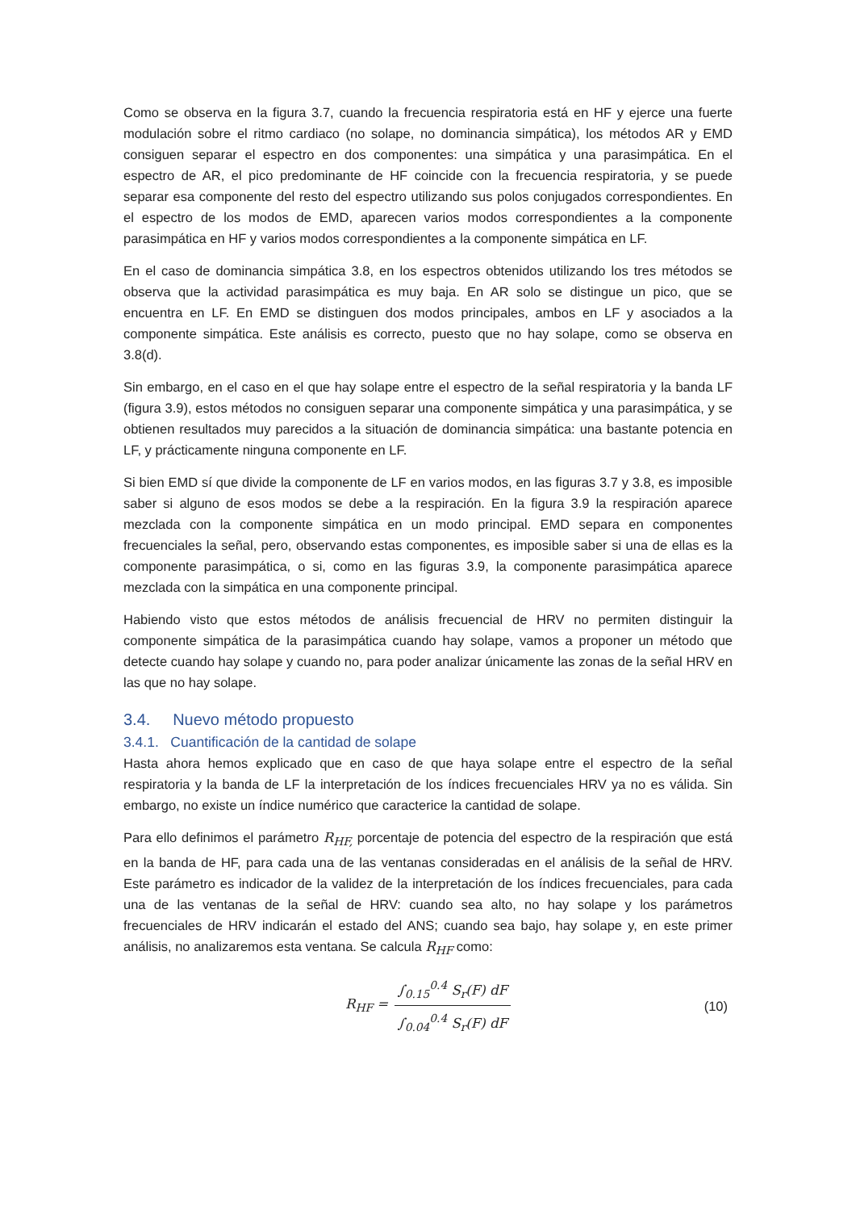Como se observa en la figura 3.7, cuando la frecuencia respiratoria está en HF y ejerce una fuerte modulación sobre el ritmo cardiaco (no solape, no dominancia simpática), los métodos AR y EMD consiguen separar el espectro en dos componentes: una simpática y una parasimpática. En el espectro de AR, el pico predominante de HF coincide con la frecuencia respiratoria, y se puede separar esa componente del resto del espectro utilizando sus polos conjugados correspondientes. En el espectro de los modos de EMD, aparecen varios modos correspondientes a la componente parasimpática en HF y varios modos correspondientes a la componente simpática en LF.
En el caso de dominancia simpática 3.8, en los espectros obtenidos utilizando los tres métodos se observa que la actividad parasimpática es muy baja. En AR solo se distingue un pico, que se encuentra en LF. En EMD se distinguen dos modos principales, ambos en LF y asociados a la componente simpática. Este análisis es correcto, puesto que no hay solape, como se observa en 3.8(d).
Sin embargo, en el caso en el que hay solape entre el espectro de la señal respiratoria y la banda LF (figura 3.9), estos métodos no consiguen separar una componente simpática y una parasimpática, y se obtienen resultados muy parecidos a la situación de dominancia simpática: una bastante potencia en LF, y prácticamente ninguna componente en LF.
Si bien EMD sí que divide la componente de LF en varios modos, en las figuras 3.7 y 3.8, es imposible saber si alguno de esos modos se debe a la respiración. En la figura 3.9 la respiración aparece mezclada con la componente simpática en un modo principal. EMD separa en componentes frecuenciales la señal, pero, observando estas componentes, es imposible saber si una de ellas es la componente parasimpática, o si, como en las figuras 3.9, la componente parasimpática aparece mezclada con la simpática en una componente principal.
Habiendo visto que estos métodos de análisis frecuencial de HRV no permiten distinguir la componente simpática de la parasimpática cuando hay solape, vamos a proponer un método que detecte cuando hay solape y cuando no, para poder analizar únicamente las zonas de la señal HRV en las que no hay solape.
3.4. Nuevo método propuesto
3.4.1. Cuantificación de la cantidad de solape
Hasta ahora hemos explicado que en caso de que haya solape entre el espectro de la señal respiratoria y la banda de LF la interpretación de los índices frecuenciales HRV ya no es válida. Sin embargo, no existe un índice numérico que caracterice la cantidad de solape.
Para ello definimos el parámetro R<sub>HF,</sub> porcentaje de potencia del espectro de la respiración que está en la banda de HF, para cada una de las ventanas consideradas en el análisis de la señal de HRV. Este parámetro es indicador de la validez de la interpretación de los índices frecuenciales, para cada una de las ventanas de la señal de HRV: cuando sea alto, no hay solape y los parámetros frecuenciales de HRV indicarán el estado del ANS; cuando sea bajo, hay solape y, en este primer análisis, no analizaremos esta ventana. Se calcula R<sub>HF</sub> como:
R<sub>HF</sub> = ∫<sub>0.15</sub><sup>0.4</sup> S<sub>r</sub>(F) dF ∫<sub>0.04</sub><sup>0.4</sup> S<sub>r</sub>(F) dF (10)